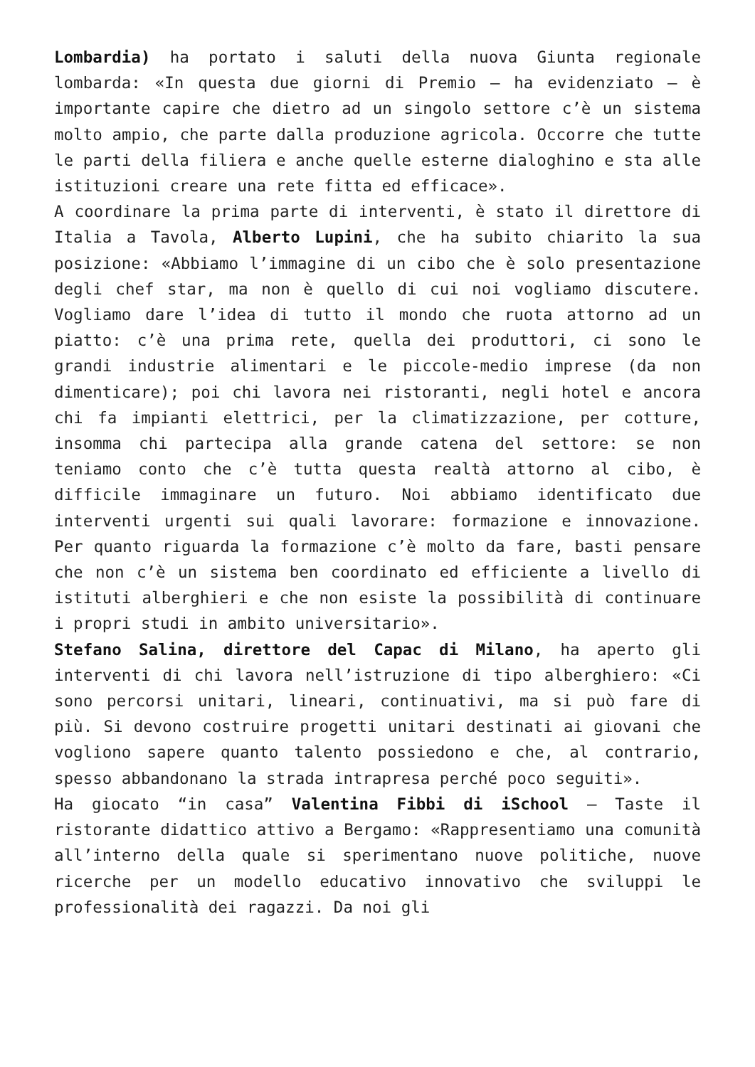Lombardia) ha portato i saluti della nuova Giunta regionale lombarda: «In questa due giorni di Premio – ha evidenziato – è importante capire che dietro ad un singolo settore c’è un sistema molto ampio, che parte dalla produzione agricola. Occorre che tutte le parti della filiera e anche quelle esterne dialoghino e sta alle istituzioni creare una rete fitta ed efficace».
A coordinare la prima parte di interventi, è stato il direttore di Italia a Tavola, Alberto Lupini, che ha subito chiarito la sua posizione: «Abbiamo l’immagine di un cibo che è solo presentazione degli chef star, ma non è quello di cui noi vogliamo discutere. Vogliamo dare l’idea di tutto il mondo che ruota attorno ad un piatto: c’è una prima rete, quella dei produttori, ci sono le grandi industrie alimentari e le piccole-medio imprese (da non dimenticare); poi chi lavora nei ristoranti, negli hotel e ancora chi fa impianti elettrici, per la climatizzazione, per cotture, insomma chi partecipa alla grande catena del settore: se non teniamo conto che c’è tutta questa realtà attorno al cibo, è difficile immaginare un futuro. Noi abbiamo identificato due interventi urgenti sui quali lavorare: formazione e innovazione. Per quanto riguarda la formazione c’è molto da fare, basti pensare che non c’è un sistema ben coordinato ed efficiente a livello di istituti alberghieri e che non esiste la possibilità di continuare i propri studi in ambito universitario».
Stefano Salina, direttore del Capac di Milano, ha aperto gli interventi di chi lavora nell’istruzione di tipo alberghiero: «Ci sono percorsi unitari, lineari, continuativi, ma si può fare di più. Si devono costruire progetti unitari destinati ai giovani che vogliono sapere quanto talento possiedono e che, al contrario, spesso abbandonano la strada intrapresa perché poco seguiti».
Ha giocato “in casa” Valentina Fibbi di iSchool – Taste il ristorante didattico attivo a Bergamo: «Rappresentiamo una comunità all’interno della quale si sperimentano nuove politiche, nuove ricerche per un modello educativo innovativo che sviluppi le professionalità dei ragazzi. Da noi gli